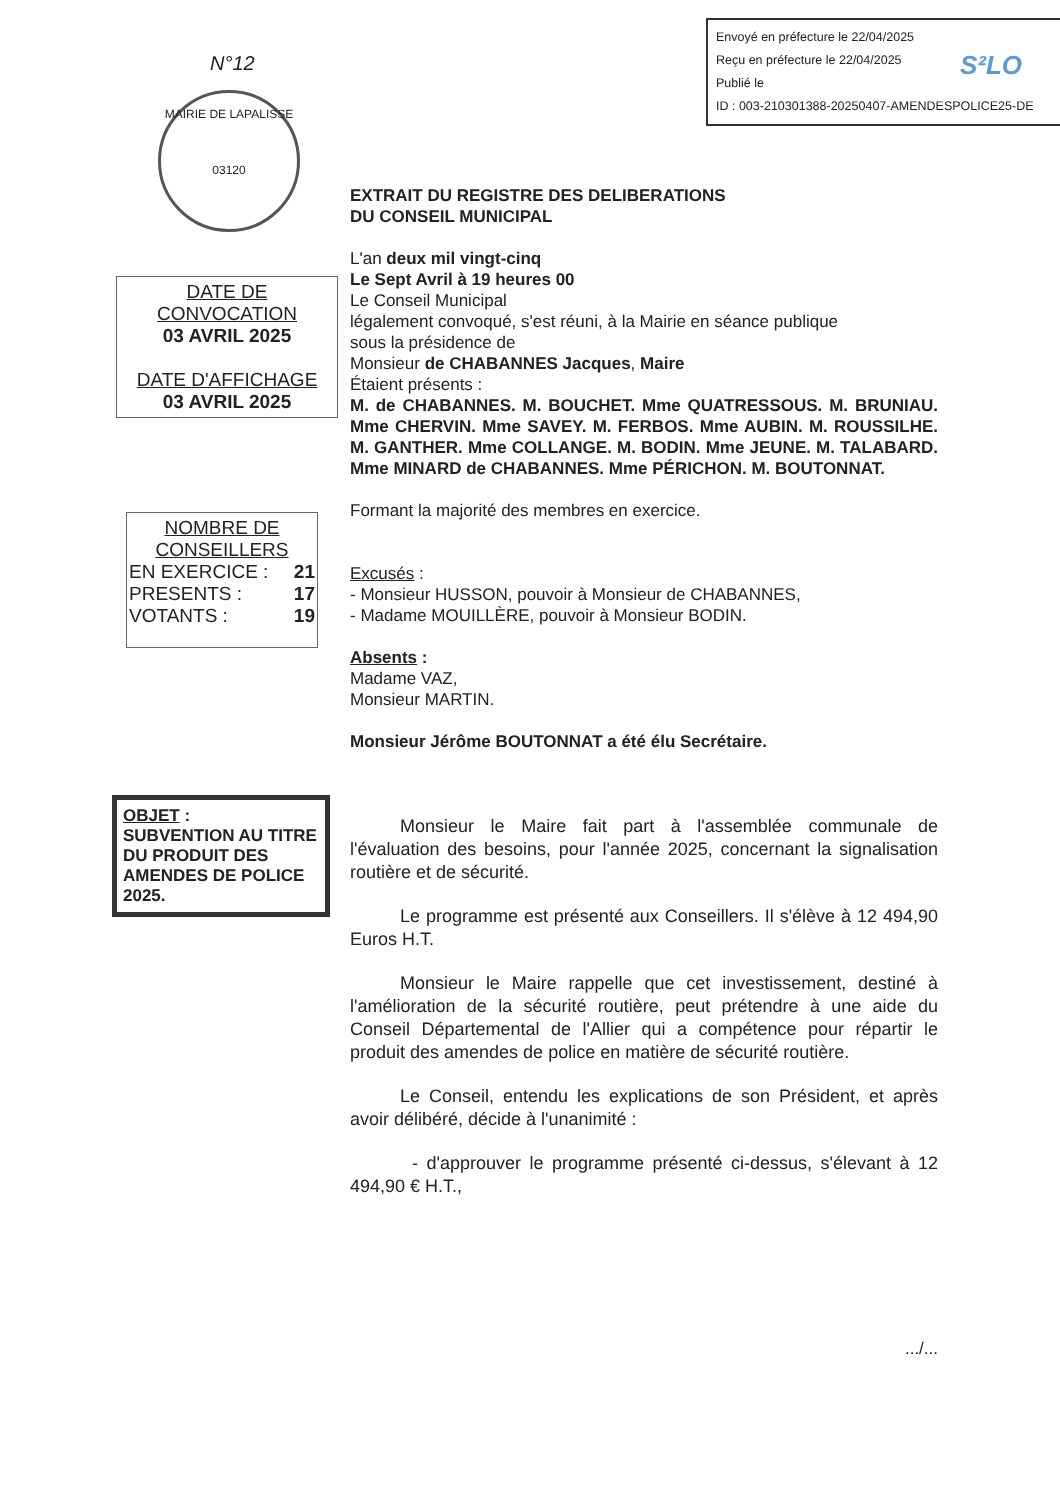Envoyé en préfecture le 22/04/2025
Reçu en préfecture le 22/04/2025
Publié le
ID : 003-210301388-20250407-AMENDESPOLICE25-DE
S²LO
N°12
MAIRIE DE LAPALISSE
03120
DATE DE CONVOCATION
03 AVRIL 2025
DATE D'AFFICHAGE
03 AVRIL 2025
NOMBRE DE CONSEILLERS
EN EXERCICE : 21
PRESENTS : 17
VOTANTS : 19
OBJET :
SUBVENTION AU TITRE DU PRODUIT DES AMENDES DE POLICE 2025.
EXTRAIT DU REGISTRE DES DELIBERATIONS
DU CONSEIL MUNICIPAL
L'an deux mil vingt-cinq
Le Sept Avril à 19 heures 00
Le Conseil Municipal
légalement convoqué, s'est réuni, à la Mairie en séance publique
sous la présidence de
Monsieur de CHABANNES Jacques, Maire
Étaient présents :
M. de CHABANNES. M. BOUCHET. Mme QUATRESSOUS. M. BRUNIAU. Mme CHERVIN. Mme SAVEY. M. FERBOS. Mme AUBIN. M. ROUSSILHE. M. GANTHER. Mme COLLANGE. M. BODIN. Mme JEUNE. M. TALABARD. Mme MINARD de CHABANNES. Mme PÉRICHON. M. BOUTONNAT.
Formant la majorité des membres en exercice.
Excusés :
- Monsieur HUSSON, pouvoir à Monsieur de CHABANNES,
- Madame MOUILLÈRE, pouvoir à Monsieur BODIN.
Absents :
Madame VAZ,
Monsieur MARTIN.
Monsieur Jérôme BOUTONNAT a été élu Secrétaire.
Monsieur le Maire fait part à l'assemblée communale de l'évaluation des besoins, pour l'année 2025, concernant la signalisation routière et de sécurité.
Le programme est présenté aux Conseillers. Il s'élève à 12 494,90 Euros H.T.
Monsieur le Maire rappelle que cet investissement, destiné à l'amélioration de la sécurité routière, peut prétendre à une aide du Conseil Départemental de l'Allier qui a compétence pour répartir le produit des amendes de police en matière de sécurité routière.
Le Conseil, entendu les explications de son Président, et après avoir délibéré, décide à l'unanimité :
- d'approuver le programme présenté ci-dessus, s'élevant à 12 494,90 € H.T.,
.../...